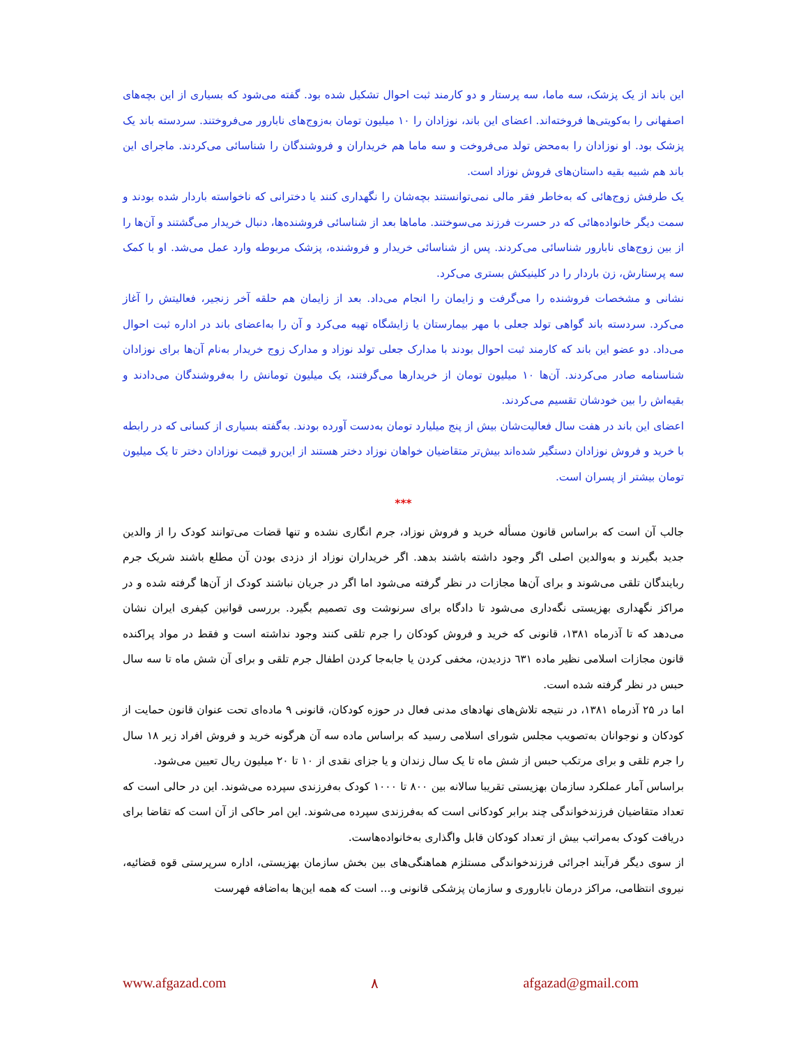این باند از یک پزشک، سه ماما، سه پرستار و دو کارمند ثبت احوال تشکیل شده بود. گفته می‌شود که بسیاری از این بچه‌های اصفهانی را به‌کویتی‌ها فروخته‌اند. اعضای این باند، نوزادان را ۱۰ میلیون تومان به‌زوج‌های نابارور می‌فروختند. سردسته باند یک پزشک بود. او نوزادان را به‌محض تولد می‌فروخت و سه ماما هم خریداران و فروشندگان را شناسائی می‌کردند. ماجرای این باند هم شبیه بقیه داستان‌های فروش نوزاد است.
یک طرفش زوج‌هائی که به‌خاطر فقر مالی نمی‌توانستند بچه‌شان را نگهداری کنند یا دخترانی که ناخواسته باردار شده بودند و سمت دیگر خانواده‌هائی که در حسرت فرزند می‌سوختند. ماماها بعد از شناسائی فروشنده‌ها، دنبال خریدار می‌گشتند و آن‌ها را از بین زوج‌های نابارور شناسائی می‌کردند. پس از شناسائی خریدار و فروشنده، پزشک مربوطه وارد عمل می‌شد. او با کمک سه پرستارش، زن باردار را در کلینیکش بستری می‌کرد.
نشانی و مشخصات فروشنده را می‌گرفت و زایمان را انجام می‌داد. بعد از زایمان هم حلقه آخر زنجیر، فعالیتش را آغاز می‌کرد. سردسته باند گواهی تولد جعلی با مهر بیمارستان یا زایشگاه تهیه می‌کرد و آن را به‌اعضای باند در اداره ثبت احوال می‌داد. دو عضو این باند که کارمند ثبت احوال بودند با مدارک جعلی تولد نوزاد و مدارک زوج خریدار به‌نام آن‌ها برای نوزادان شناسنامه صادر می‌کردند. آن‌ها ۱۰ میلیون تومان از خریدارها می‌گرفتند، یک میلیون تومانش را به‌فروشندگان می‌دادند و بقیه‌اش را بین خودشان تقسیم می‌کردند.
اعضای این باند در هفت سال فعالیت‌شان بیش از پنج میلیارد تومان به‌دست آورده بودند. به‌گفته بسیاری از کسانی که در رابطه با خرید و فروش نوزادان دستگیر شده‌اند بیش‌تر متقاضیان خواهان نوزاد دختر هستند از این‌رو قیمت نوزادان دختر تا یک میلیون تومان بیشتر از پسران است.
***
جالب آن است که براساس قانون مسأله خرید و فروش نوزاد، جرم انگاری نشده و تنها قضات می‌توانند کودک را از والدین جدید بگیرند و به‌والدین اصلی اگر وجود داشته باشند بدهد. اگر خریداران نوزاد از دزدی بودن آن مطلع باشند شریک جرم ربایندگان تلقی می‌شوند و برای آن‌ها مجازات در نظر گرفته می‌شود اما اگر در جریان نباشند کودک از آن‌ها گرفته شده و در مراکز نگهداری بهزیستی نگه‌داری می‌شود تا دادگاه برای سرنوشت وی تصمیم بگیرد. بررسی قوانین کیفری ایران نشان می‌دهد که تا آذرماه ۱۳۸۱، قانونی که خرید و فروش کودکان را جرم تلقی کنند وجود نداشته است و فقط در مواد پراکنده قانون مجازات اسلامی نظیر ماده ٦۳۱ دزدیدن، مخفی کردن یا جابه‌جا کردن اطفال جرم تلقی و برای آن شش ماه تا سه سال حبس در نظر گرفته شده است.
اما در ۲۵ آذرماه ۱۳۸۱، در نتیجه تلاش‌های نهادهای مدنی فعال در حوزه کودکان، قانونی ۹ ماده‌ای تحت عنوان قانون حمایت از کودکان و نوجوانان به‌تصویب مجلس شورای اسلامی رسید که براساس ماده سه آن هرگونه خرید و فروش افراد زیر ۱۸ سال را جرم تلقی و برای مرتکب حبس از شش ماه تا یک سال زندان و یا جزای نقدی از ۱۰ تا ۲۰ میلیون ریال تعیین می‌شود.
براساس آمار عملکرد سازمان بهزیستی تقریبا سالانه بین ۸۰۰ تا ۱۰۰۰ کودک به‌فرزندی سپرده می‌شوند. این در حالی است که تعداد متقاضیان فرزندخواندگی چند برابر کودکانی است که به‌فرزندی سپرده می‌شوند. این امر حاکی از آن است که تقاضا برای دریافت کودک به‌مراتب بیش از تعداد کودکان قابل واگذاری به‌خانواده‌هاست.
از سوی دیگر فرآیند اجرائی فرزندخواندگی مستلزم هماهنگی‌های بین بخش سازمان بهزیستی، اداره سرپرستی قوه قضائیه، نیروی انتظامی، مراکز درمان ناباروری و سازمان پزشکی قانونی و... است که همه این‌ها به‌اضافه فهرست
www.afgazad.com ۸ afgazad@gmail.com